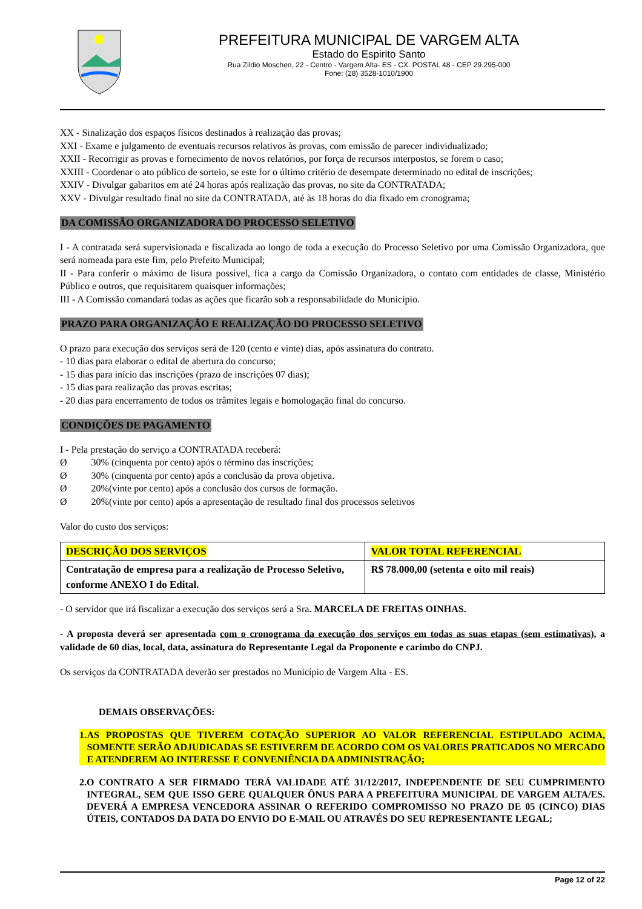PREFEITURA MUNICIPAL DE VARGEM ALTA
Estado do Espirito Santo
Rua Zildio Moschen, 22 - Centro - Vargem Alta- ES - CX. POSTAL 48 - CEP 29.295-000
Fone: (28) 3528-1010/1900
XX - Sinalização dos espaços físicos destinados à realização das provas;
XXI - Exame e julgamento de eventuais recursos relativos às provas, com emissão de parecer individualizado;
XXII - Recorrigir as provas e fornecimento de novos relatórios, por força de recursos interpostos, se forem o caso;
XXIII - Coordenar o ato público de sorteio, se este for o último critério de desempate determinado no edital de inscrições;
XXIV - Divulgar gabaritos em até 24 horas após realização das provas, no site da CONTRATADA;
XXV - Divulgar resultado final no site da CONTRATADA, até às 18 horas do dia fixado em cronograma;
DA COMISSÃO ORGANIZADORA DO PROCESSO SELETIVO
I - A contratada será supervisionada e fiscalizada ao longo de toda a execução do Processo Seletivo por uma Comissão Organizadora, que será nomeada para este fim, pelo Prefeito Municipal;
II - Para conferir o máximo de lisura possível, fica a cargo da Comissão Organizadora, o contato com entidades de classe, Ministério Público e outros, que requisitarem quaisquer informações;
III - A Comissão comandará todas as ações que ficarão sob a responsabilidade do Município.
PRAZO PARA ORGANIZAÇÃO E REALIZAÇÃO DO PROCESSO SELETIVO
O prazo para execução dos serviços será de 120 (cento e vinte) dias, após assinatura do contrato.
- 10 dias para elaborar o edital de abertura do concurso;
- 15 dias para início das inscrições (prazo de inscrições 07 dias);
- 15 dias para realização das provas escritas;
- 20 dias para encerramento de todos os trâmites legais e homologação final do concurso.
CONDIÇÕES DE PAGAMENTO
I - Pela prestação do serviço a CONTRATADA receberá:
Ø 30% (cinquenta por cento) após o término das inscrições;
Ø 30% (cinquenta por cento) após a conclusão da prova objetiva.
Ø 20%(vinte por cento) após a conclusão dos cursos de formação.
Ø 20%(vinte por cento) após a apresentação de resultado final dos processos seletivos
Valor do custo dos serviços:
| DESCRIÇÃO DOS SERVIÇOS | VALOR TOTAL REFERENCIAL |
| Contratação de empresa para a realização de Processo Seletivo, conforme ANEXO I do Edital. | R$ 78.000,00 (setenta e oito mil reais) |
- O servidor que irá fiscalizar a execução dos serviços será a Sra. MARCELA DE FREITAS OINHAS.
- A proposta deverá ser apresentada com o cronograma da execução dos serviços em todas as suas etapas (sem estimativas), a validade de 60 dias, local, data, assinatura do Representante Legal da Proponente e carimbo do CNPJ.
Os serviços da CONTRATADA deverão ser prestados no Município de Vargem Alta - ES.
DEMAIS OBSERVAÇÕES:
1. AS PROPOSTAS QUE TIVEREM COTAÇÃO SUPERIOR AO VALOR REFERENCIAL ESTIPULADO ACIMA, SOMENTE SERÃO ADJUDICADAS SE ESTIVEREM DE ACORDO COM OS VALORES PRATICADOS NO MERCADO E ATENDEREM AO INTERESSE E CONVENIÊNCIA DA ADMINISTRAÇÃO;
2. O CONTRATO A SER FIRMADO TERÁ VALIDADE ATÉ 31/12/2017, INDEPENDENTE DE SEU CUMPRIMENTO INTEGRAL, SEM QUE ISSO GERE QUALQUER ÔNUS PARA A PREFEITURA MUNICIPAL DE VARGEM ALTA/ES. DEVERÁ A EMPRESA VENCEDORA ASSINAR O REFERIDO COMPROMISSO NO PRAZO DE 05 (CINCO) DIAS ÚTEIS, CONTADOS DA DATA DO ENVIO DO E-MAIL OU ATRAVÉS DO SEU REPRESENTANTE LEGAL;
Page 12 of 22